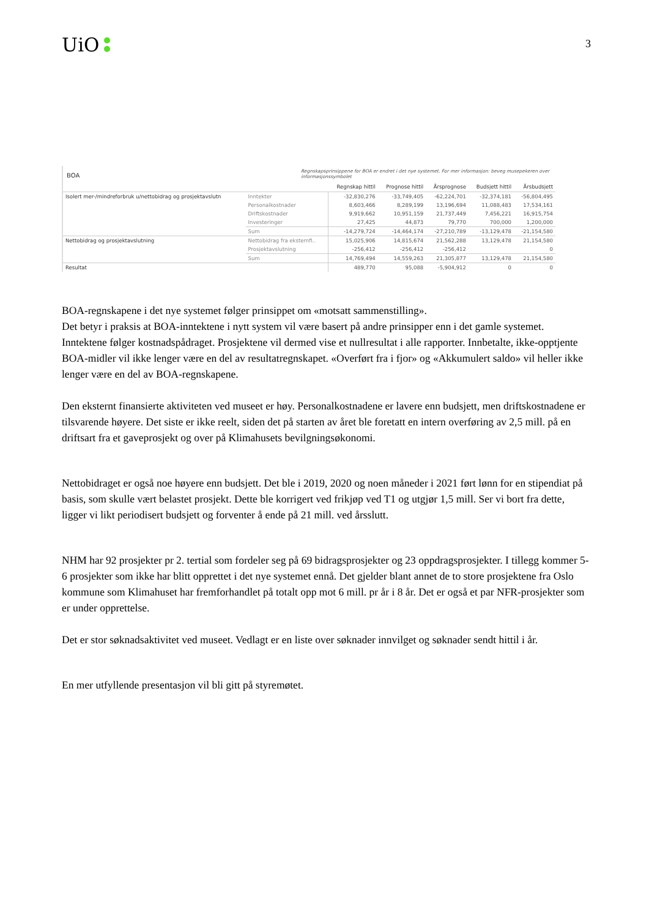UiO
3
BOA Regnskapsprinsippene for BOA er endret i det nye systemet. For mer informasjon: beveg musepekeren over informasjonssymbolet
| | | Regnskap hittil | Prognose hittil | Årsprognose | Budsjett hittil | Årsbudsjett |
| --- | --- | --- | --- | --- | --- | --- |
| Isolert mer-/mindreforbruk u/nettobidrag og prosjektavslutn | Inntekter | -32,830,276 | -33,749,405 | -62,224,701 | -32,374,181 | -56,804,495 |
| | Personalkostnader | 8,603,466 | 8,289,199 | 13,196,694 | 11,088,483 | 17,534,161 |
| | Driftskostnader | 9,919,662 | 10,951,159 | 21,737,449 | 7,456,221 | 16,915,754 |
| | Investeringer | 27,425 | 44,873 | 79,770 | 700,000 | 1,200,000 |
| | Sum | -14,279,724 | -14,464,174 | -27,210,789 | -13,129,478 | -21,154,580 |
| Nettobidrag og prosjektavslutning | Nettobidrag fra eksternfi.. | 15,025,906 | 14,815,674 | 21,562,288 | 13,129,478 | 21,154,580 |
| | Prosjektavslutning | -256,412 | -256,412 | -256,412 | | 0 |
| | Sum | 14,769,494 | 14,559,263 | 21,305,877 | 13,129,478 | 21,154,580 |
| Resultat | | 489,770 | 95,088 | -5,904,912 | 0 | 0 |
BOA-regnskapene i det nye systemet følger prinsippet om «motsatt sammenstilling».
Det betyr i praksis at BOA-inntektene i nytt system vil være basert på andre prinsipper enn i det gamle systemet. Inntektene følger kostnadspådraget. Prosjektene vil dermed vise et nullresultat i alle rapporter. Innbetalte, ikke-opptjente BOA-midler vil ikke lenger være en del av resultatregnskapet. «Overført fra i fjor» og «Akkumulert saldo» vil heller ikke lenger være en del av BOA-regnskapene.
Den eksternt finansierte aktiviteten ved museet er høy. Personalkostnadene er lavere enn budsjett, men driftskostnadene er tilsvarende høyere. Det siste er ikke reelt, siden det på starten av året ble foretatt en intern overføring av 2,5 mill. på en driftsart fra et gaveprosjekt og over på Klimahusets bevilgningsøkonomi.
Nettobidraget er også noe høyere enn budsjett. Det ble i 2019, 2020 og noen måneder i 2021 ført lønn for en stipendiat på basis, som skulle vært belastet prosjekt. Dette ble korrigert ved frikjøp ved T1 og utgjør 1,5 mill. Ser vi bort fra dette, ligger vi likt periodisert budsjett og forventer å ende på 21 mill. ved årsslutt.
NHM har 92 prosjekter pr 2. tertial som fordeler seg på 69 bidragsprosjekter og 23 oppdragsprosjekter. I tillegg kommer 5-6 prosjekter som ikke har blitt opprettet i det nye systemet ennå. Det gjelder blant annet de to store prosjektene fra Oslo kommune som Klimahuset har fremforhandlet på totalt opp mot 6 mill. pr år i 8 år. Det er også et par NFR-prosjekter som er under opprettelse.
Det er stor søknadsaktivitet ved museet. Vedlagt er en liste over søknader innvilget og søknader sendt hittil i år.
En mer utfyllende presentasjon vil bli gitt på styremøtet.